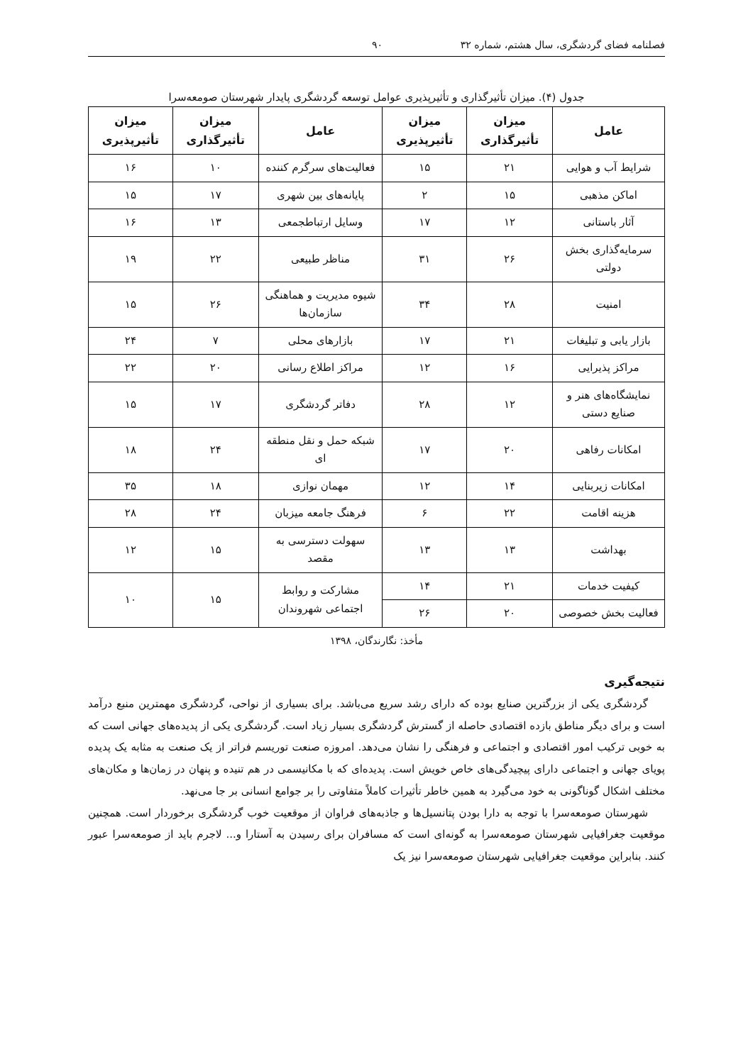فصلنامه فضای گردشگری، سال هشتم، شماره ۳۲ ۹۰
جدول (۴). میزان تأثیرگذاری و تأثیرپذیری عوامل توسعه گردشگری پایدار شهرستان صومعه‌سرا
| عامل | میزان تأثیرگذاری | میزان تأثیرپذیری | عامل | میزان تأثیرگذاری | میزان تأثیرپذیری |
| --- | --- | --- | --- | --- | --- |
| شرایط آب و هوایی | ۲۱ | ۱۵ | فعالیت‌های سرگرم کننده | ۱۰ | ۱۶ |
| اماکن مذهبی | ۱۵ | ۲ | پایانه‌های بین شهری | ۱۷ | ۱۵ |
| آثار باستانی | ۱۲ | ۱۷ | وسایل ارتباطجمعی | ۱۳ | ۱۶ |
| سرمایه‌گذاری بخش دولتی | ۲۶ | ۳۱ | مناظر طبیعی | ۲۲ | ۱۹ |
| امنیت | ۲۸ | ۳۴ | شیوه مدیریت و هماهنگی سازمان‌ها | ۲۶ | ۱۵ |
| بازار یابی و تبلیغات | ۲۱ | ۱۷ | بازارهای محلی | ۷ | ۲۴ |
| مراکز پذیرایی | ۱۶ | ۱۲ | مراکز اطلاع رسانی | ۲۰ | ۲۲ |
| نمایشگاه‌های هنر و صنایع دستی | ۱۲ | ۲۸ | دفاتر گردشگری | ۱۷ | ۱۵ |
| امکانات رفاهی | ۲۰ | ۱۷ | شبکه حمل و نقل منطقه ای | ۲۴ | ۱۸ |
| امکانات زیربنایی | ۱۴ | ۱۲ | مهمان نوازی | ۱۸ | ۳۵ |
| هزینه اقامت | ۲۲ | ۶ | فرهنگ جامعه میزبان | ۲۴ | ۲۸ |
| بهداشت | ۱۳ | ۱۳ | سهولت دسترسی به مقصد | ۱۵ | ۱۲ |
| کیفیت خدمات | ۲۱ | ۱۴ | مشارکت و روابط اجتماعی شهروندان | ۱۵ | ۱۰ |
| فعالیت بخش خصوصی | ۲۰ | ۲۶ | | | |
مأخذ: نگارندگان، ۱۳۹۸
نتیجه‌گیری
گردشگری یکی از بزرگترین صنایع بوده که دارای رشد سریع می‌باشد. برای بسیاری از نواحی، گردشگری مهمترین منبع درآمد است و برای دیگر مناطق بازده اقتصادی حاصله از گسترش گردشگری بسیار زیاد است. گردشگری یکی از پدیده‌های جهانی است که به خوبی ترکیب امور اقتصادی و اجتماعی و فرهنگی را نشان می‌دهد. امروزه صنعت توریسم فراتر از یک صنعت به مثابه یک پدیده پویای جهانی و اجتماعی دارای پیچیدگی‌های خاص خویش است. پدیده‌ای که با مکانیسمی در هم تنیده و پنهان در زمان‌ها و مکان‌های مختلف اشکال گوناگونی به خود می‌گیرد به همین خاطر تأثیرات کاملاً متفاوتی را بر جوامع انسانی بر جا می‌نهد.
شهرستان صومعه‌سرا با توجه به دارا بودن پتانسیل‌ها و جاذبه‌های فراوان از موقعیت خوب گردشگری برخوردار است. همچنین موقعیت جغرافیایی شهرستان صومعه‌سرا به گونه‌ای است که مسافران برای رسیدن به آستارا و... لاجرم باید از صومعه‌سرا عبور کنند. بنابراین موقعیت جغرافیایی شهرستان صومعه‌سرا نیز یک